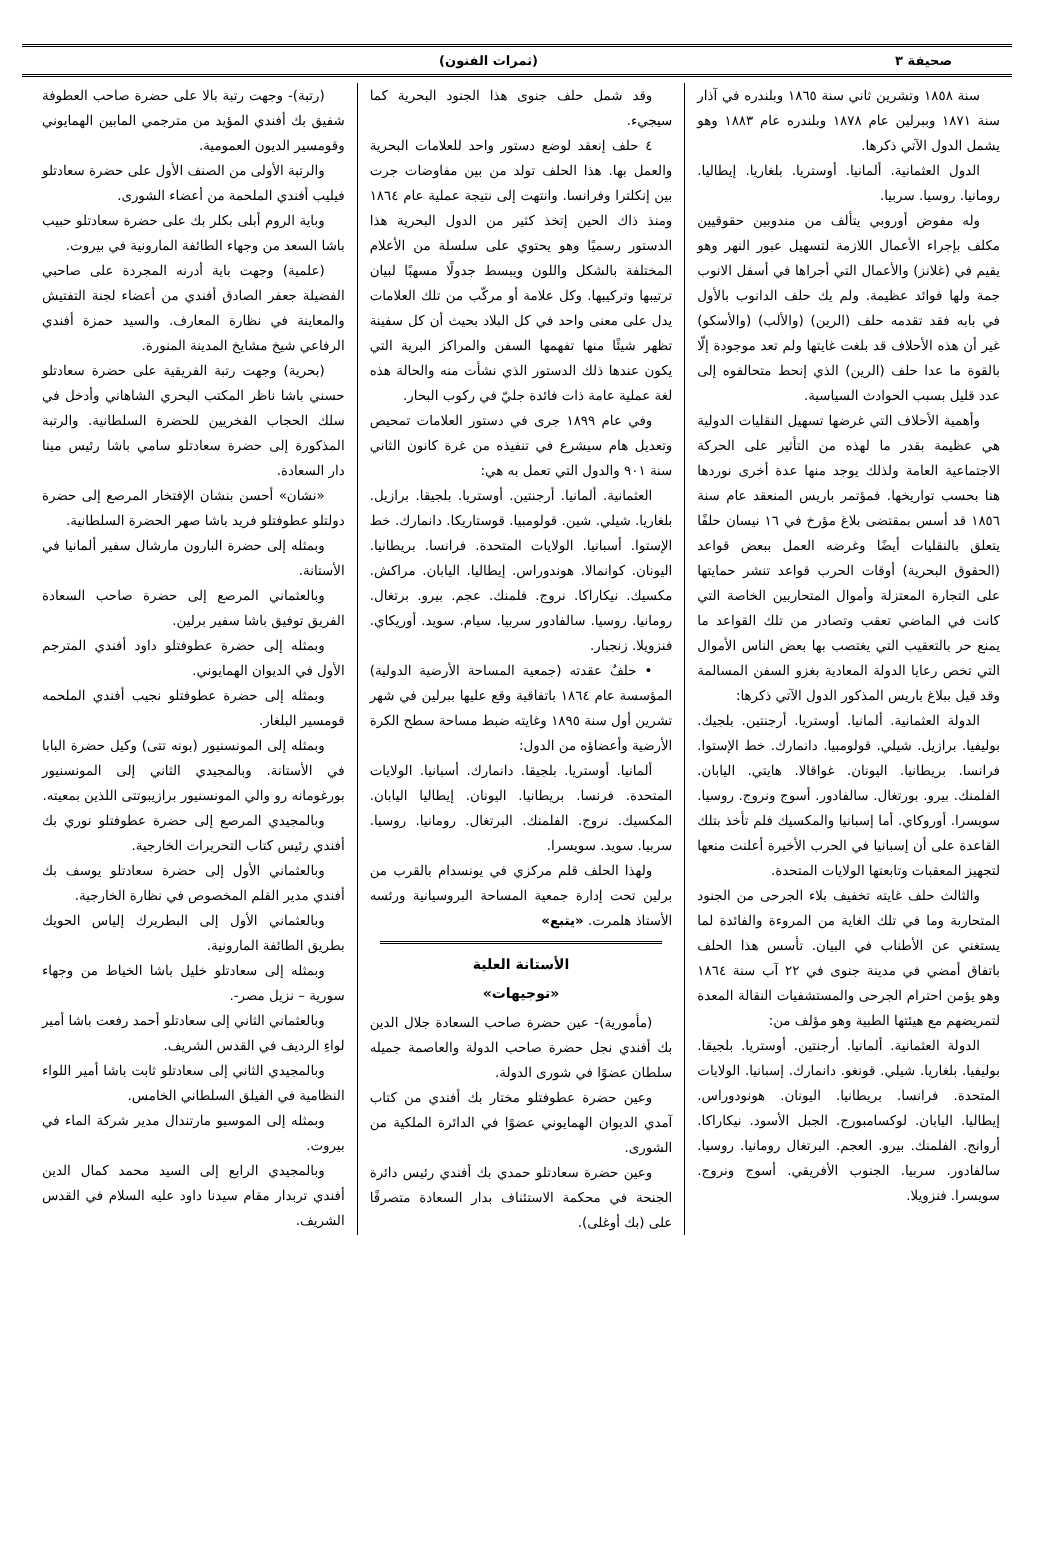صحيفة ٣ (ثمرات الفنون)
سنة ١٨٥٨ وتشرين ثاني سنة ١٨٦٥ وبلندره في آذار سنة ١٨٧١ وببرلين عام ١٨٧٨ وبلندره عام ١٨٨٣ وهو يشمل الدول الآتي ذكرها.
الدول العثمانية. ألمانيا. أوستريا. بلغاريا. إيطاليا. رومانيا. روسيا. سربيا.
وله مفوض أوروبي يتألف من مندوبين حقوقيين مكلف بإجراء الأعمال اللازمة لتسهيل عبور النهر وهو يقيم في (غلانز) والأعمال التي أجراها في أسفل الانوب جمة ولها فوائد عظيمة. ولم يك حلف الدانوب بالأول في بابه فقد تقدمه حلف (الرين) (والألب) (والأسكو) غير أن هذه الأحلاف قد بلغت غايتها ولم تعد موجودة إلّا بالقوة ما عدا حلف (الرين) الذي إنحط متحالفوه إلى عدد قليل بسبب الحوادث السياسية.
وأهمية الأحلاف التي غرضها تسهيل النقليات الدولية هي عظيمة بقدر ما لهذه من التأثير على الحركة الاجتماعية العامة ولذلك يوجد منها عدة أخرى نوردها هنا بحسب تواريخها. فمؤتمر باريس المنعقد عام سنة ١٨٥٦ قد أسس بمقتضى بلاغ مؤرخ في ١٦ نيسان حلفًا يتعلق بالنقليات أيضًا وغرضه العمل ببعض قواعد (الحقوق البحرية) أوقات الحرب قواعد تنشر حمايتها على التجارة المعتزلة وأموال المتحاربين الخاصة التي كانت في الماضي تعقب وتصادر من تلك القواعد ما يمنع حر بالتعقيب التي يغتصب بها بعض الناس الأموال التي تخص رعايا الدولة المعادية بغزو السفن المسالمة وقد قيل ببلاغ باريس المذكور الدول الآتي ذكرها:
الدولة العثمانية. ألمانيا. أوستريا. أرجنتين. بلجيك. بوليفيا. برازيل. شيلي. قولومبيا. دانمارك. خط الإستوا. فرانسا. بريطانيا. اليونان. غواقالا. هايتي. اليابان. الفلمنك. بيرو. بورتغال. سالفادور. أسوج ونروج. روسيا. سويسرا. أوروكاي. أما إسبانيا والمكسيك فلم تأخذ بتلك القاعدة على أن إسبانيا في الحرب الأخيرة أعلنت منعها لتجهيز المعقبات وتابعتها الولايات المتحدة.
والثالث حلف غايته تخفيف بلاء الجرحى من الجنود المتحاربة وما في تلك الغاية من المروءة والفائدة لما يستغني عن الأطناب في البيان. تأسس هذا الحلف باتفاق أمضي في مدينة جنوى في ٢٢ آب سنة ١٨٦٤ وهو يؤمن احترام الجرحى والمستشفيات النقالة المعدة لتمريضهم مع هيئتها الطبية وهو مؤلف من:
الدولة العثمانية. ألمانيا. أرجنتين. أوستريا. بلجيقا. بوليفيا. بلغاريا. شيلي. قونغو. دانمارك. إسبانيا. الولايات المتحدة. فرانسا. بريطانيا. اليونان. هونودوراس. إيطاليا. اليابان. لوكسامبورج. الجبل الأسود. نيكاراكا. أروانج. الفلمنك. بيرو. العجم. البرتغال رومانيا. روسيا. سالفادور. سربيا. الجنوب الأفريقي. أسوج ونروج. سويسرا. فنزويلا.
وقد شمل حلف جنوى هذا الجنود البحرية كما سيجيء.
٤ حلف إنعقد لوضع دستور واحد للعلامات البحرية والعمل بها. هذا الحلف تولد من بين مفاوضات جرت بين إنكلترا وفرانسا. وانتهت إلى نتيجة عملية عام ١٨٦٤ ومنذ ذاك الحين إتخذ كثير من الدول البحرية هذا الدستور رسميًا وهو يحتوي على سلسلة من الأعلام المختلفة بالشكل واللون ويبسط جدولًا مسهبًا لبيان ترتيبها وتركيبها. وكل علامة أو مركّب من تلك العلامات يدل على معنى واحد في كل البلاد بحيث أن كل سفينة تظهر شيئًا منها تفهمها السفن والمراكز البرية التي يكون عندها ذلك الدستور الذي نشأت منه والحالة هذه لغة عملية عامة ذات فائدة جليّ في ركوب البحار.
وفي عام ١٨٩٩ جرى في دستور العلامات تمحيص وتعديل هام سيشرع في تنفيذه من غرة كانون الثاني سنة ٩٠١ والدول التي تعمل به هي:
العثمانية. ألمانيا. أرجنتين. أوستريا. بلجيقا. برازيل. بلغاريا. شيلي. شين. قولومبيا. قوستاريكا. دانمارك. خط الإستوا. أسبانيا. الولايات المتحدة. فرانسا. بريطانيا. اليونان. كوانمالا. هوندوراس. إيطاليا. اليابان. مراكش. مكسيك. نيكاراكا. نروج. فلمنك. عجم. بيرو. برتغال. رومانيا. روسيا. سالفادور سربيا. سيام. سويد. أوريكاي. فنزويلا. زنجبار.
• حلفٌ عقدته (جمعية المساحة الأرضية الدولية) المؤسسة عام ١٨٦٤ باتفاقية وقع عليها ببرلين في شهر تشرين أول سنة ١٨٩٥ وغايته ضبط مساحة سطح الكرة الأرضية وأعضاؤه من الدول:
ألمانيا. أوستريا. بلجيقا. دانمارك. أسبانيا. الولايات المتحدة. فرنسا. بريطانيا. اليونان. إيطاليا اليابان. المكسيك. نروج. الفلمنك. البرتغال. رومانيا. روسيا. سربيا. سويد. سويسرا.
ولهذا الحلف قلم مركزي في يونسدام بالقرب من برلين تحت إدارة جمعية المساحة البروسيانية ورئسه الأستاذ هلمرت. «يتبع»
الأستانة العلية
«توجيهات»
(مأمورية)- عين حضرة صاحب السعادة جلال الدين بك أفندي نجل حضرة صاحب الدولة والعاصمة جميله سلطان عضوًا في شورى الدولة.
وعين حضرة عطوفتلو مختار بك أفندي من كتاب آمدي الديوان الهمايوني عضوًا في الدائرة الملكية من الشورى.
وعين حضرة سعادتلو حمدي بك أفندي رئيس دائرة الجنحة في محكمة الاستئناف بدار السعادة متصرفًا على (بك أوغلى).
(رتبة)- وجهت رتبة بالا على حضرة صاحب العطوفة شفيق بك أفندي المؤيد من مترجمي المابين الهمايوني وقومسير الديون العمومية.
والرتبة الأولى من الصنف الأول على حضرة سعادتلو فيليب أفندي الملحمة من أعضاء الشورى.
وباية الروم أبلى بكلر بك على حضرة سعادتلو حبيب باشا السعد من وجهاء الطائفة المارونية في بيروت.
(علمية) وجهت باية أدرنه المجردة على صاحبي الفضيلة جعفر الصادق أفندي من أعضاء لجنة التفتيش والمعاينة في نظارة المعارف. والسيد حمزة أفندي الرفاعي شيخ مشايخ المدينة المنورة.
(بحرية) وجهت رتبة الفريقية على حضرة سعادتلو حسني باشا ناظر المكتب البحري الشاهاني وأدخل في سلك الحجاب الفخريين للحضرة السلطانية. والرتبة المذكورة إلى حضرة سعادتلو سامي باشا رئيس مينا دار السعادة.
«نشان» أحسن بنشان الإفتخار المرصع إلى حضرة دولتلو عطوفتلو فريد باشا صهر الحضرة السلطانية.
وبمثله إلى حضرة البارون مارشال سفير ألمانيا في الأستانة.
وبالعثماني المرصع إلى حضرة صاحب السعادة الفريق توفيق باشا سفير برلين.
وبمثله إلى حضرة عطوفتلو داود أفندي المترجم الأول في الديوان الهمايوني.
وبمثله إلى حضرة عطوفتلو نجيب أفندي الملحمه قومسير البلغار.
وبمثله إلى المونسنيور (بونه تتى) وكيل حضرة البابا في الأستانة. وبالمجيدي الثاني إلى المونسنيور بورغومانه رو والي المونسنيور برازيبوتتى اللذين بمعيته.
وبالمجيدي المرصع إلى حضرة عطوفتلو نوري بك أفندي رئيس كتاب التحريرات الخارجية.
وبالعثماني الأول إلى حضرة سعادتلو يوسف بك أفندي مدير القلم المخصوص في نظارة الخارجية.
وبالعثماني الأول إلى البطريرك إلياس الحويك بطريق الطائفة المارونية.
وبمثله إلى سعادتلو خليل باشا الخياط من وجهاء سورية – نزيل مصر-.
وبالعثماني الثاني إلى سعادتلو أحمد رفعت باشا أمير لواءِ الرديف في القدس الشريف.
وبالمجيدي الثاني إلى سعادتلو ثابت باشا أمير اللواء النظامية في الفيلق السلطاني الخامس.
وبمثله إلى الموسيو مارتندال مدير شركة الماء في بيروت.
وبالمجيدي الرابع إلى السيد محمد كمال الدين أفندي تربدار مقام سيدنا داود عليه السلام في القدس الشريف.